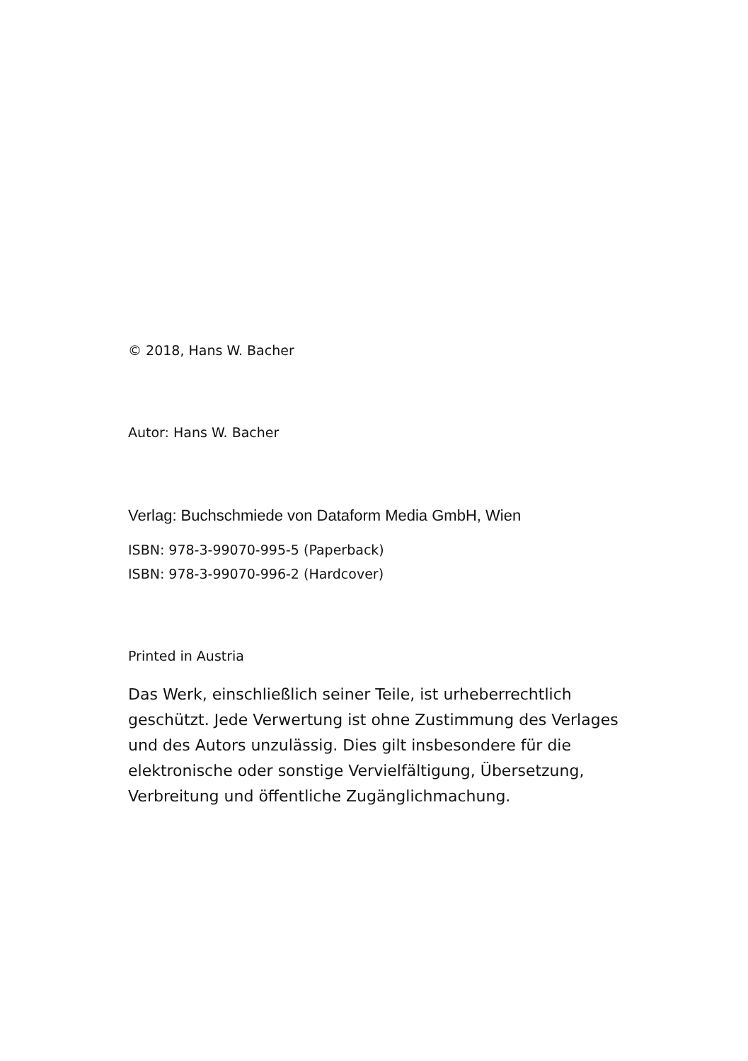© 2018, Hans W. Bacher
Autor: Hans W. Bacher
Verlag: Buchschmiede von Dataform Media GmbH, Wien
ISBN: 978-3-99070-995-5 (Paperback)
ISBN: 978-3-99070-996-2 (Hardcover)
Printed in Austria
Das Werk, einschließlich seiner Teile, ist urheberrechtlich geschützt. Jede Verwertung ist ohne Zustimmung des Verlages und des Autors unzulässig. Dies gilt insbesondere für die elektronische oder sonstige Vervielfältigung, Übersetzung, Verbreitung und öffentliche Zugänglichmachung.